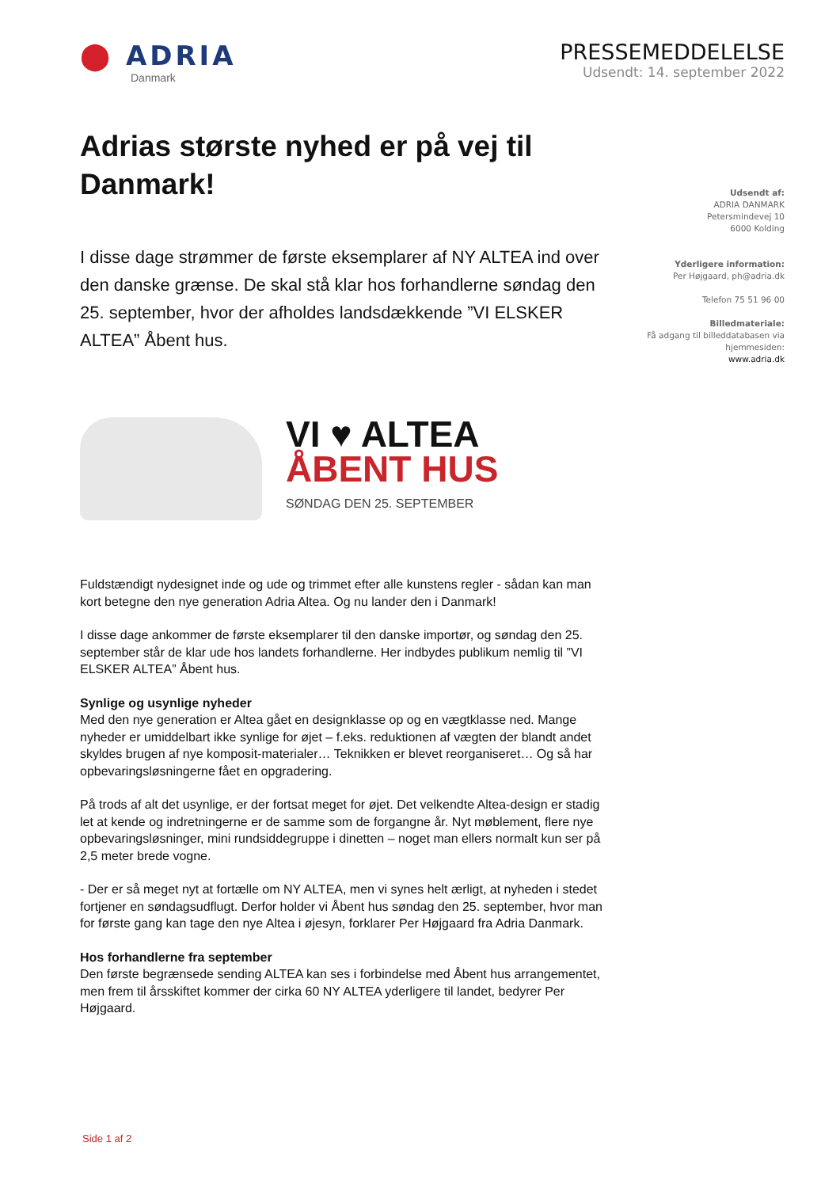⬤ ADRIA
Danmark
PRESSEMEDDELELSE
Udsendt: 14. september 2022
Adrias største nyhed er på vej til Danmark!
I disse dage strømmer de første eksemplarer af NY ALTEA ind over den danske grænse. De skal stå klar hos forhandlerne søndag den 25. september, hvor der afholdes landsdækkende ”VI ELSKER ALTEA” Åbent hus.
VI ♥ ALTEA
ÅBENT HUS
SØNDAG DEN 25. SEPTEMBER
Fuldstændigt nydesignet inde og ude og trimmet efter alle kunstens regler - sådan kan man kort betegne den nye generation Adria Altea. Og nu lander den i Danmark!
I disse dage ankommer de første eksemplarer til den danske importør, og søndag den 25. september står de klar ude hos landets forhandlerne. Her indbydes publikum nemlig til ”VI ELSKER ALTEA” Åbent hus.
Synlige og usynlige nyheder
Med den nye generation er Altea gået en designklasse op og en vægtklasse ned. Mange nyheder er umiddelbart ikke synlige for øjet – f.eks. reduktionen af vægten der blandt andet skyldes brugen af nye komposit-materialer… Teknikken er blevet reorganiseret… Og så har opbevaringsløsningerne fået en opgradering.
På trods af alt det usynlige, er der fortsat meget for øjet. Det velkendte Altea-design er stadig let at kende og indretningerne er de samme som de forgangne år. Nyt møblement, flere nye opbevaringsløsninger, mini rundsiddegruppe i dinetten – noget man ellers normalt kun ser på 2,5 meter brede vogne.
- Der er så meget nyt at fortælle om NY ALTEA, men vi synes helt ærligt, at nyheden i stedet fortjener en søndagsudflugt. Derfor holder vi Åbent hus søndag den 25. september, hvor man for første gang kan tage den nye Altea i øjesyn, forklarer Per Højgaard fra Adria Danmark.
Hos forhandlerne fra september
Den første begrænsede sending ALTEA kan ses i forbindelse med Åbent hus arrangementet, men frem til årsskiftet kommer der cirka 60 NY ALTEA yderligere til landet, bedyrer Per Højgaard.
Udsendt af:
ADRIA DANMARK
Petersmindevej 10
6000 Kolding
Yderligere information:
Per Højgaard, ph@adria.dk
Telefon 75 51 96 00
Billedmateriale:
Få adgang til billeddatabasen via hjemmesiden:
www.adria.dk
Side 1 af 2